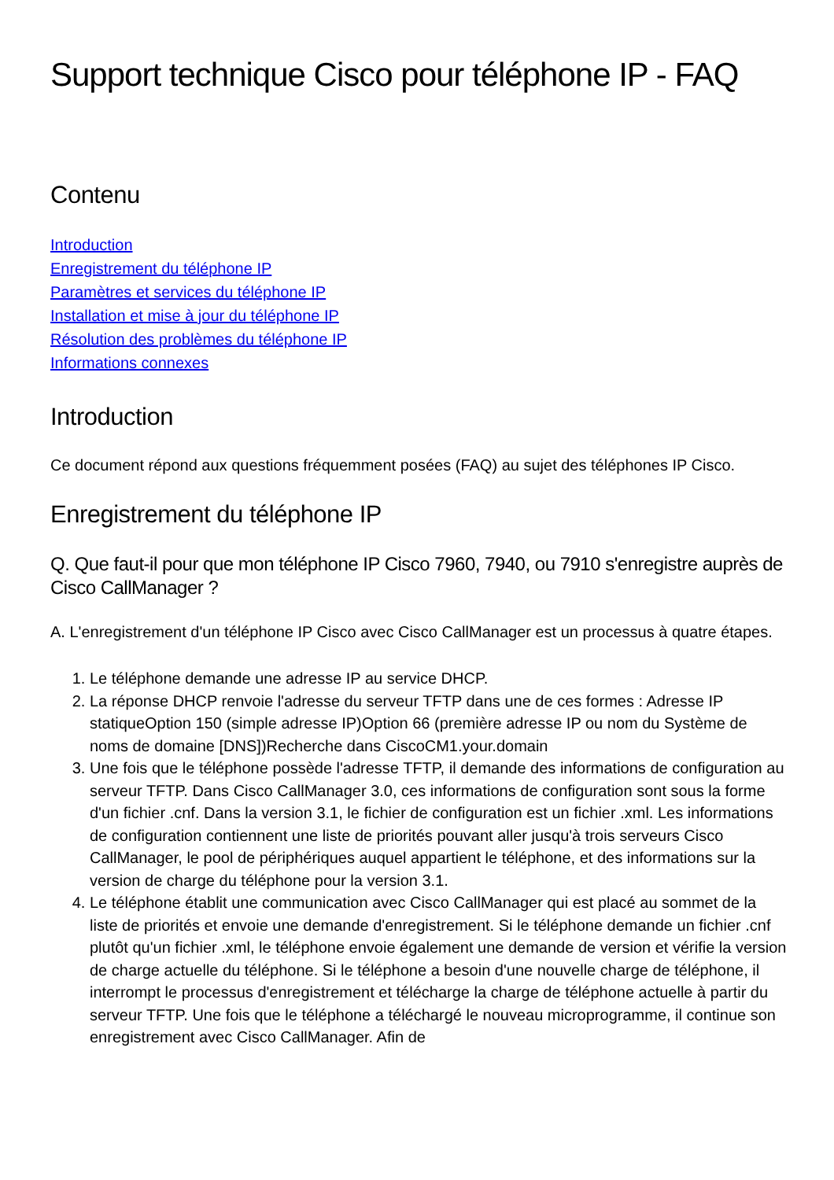Support technique Cisco pour téléphone IP - FAQ
Contenu
Introduction
Enregistrement du téléphone IP
Paramètres et services du téléphone IP
Installation et mise à jour du téléphone IP
Résolution des problèmes du téléphone IP
Informations connexes
Introduction
Ce document répond aux questions fréquemment posées (FAQ) au sujet des téléphones IP Cisco.
Enregistrement du téléphone IP
Q. Que faut-il pour que mon téléphone IP Cisco 7960, 7940, ou 7910 s'enregistre auprès de Cisco CallManager ?
A. L'enregistrement d'un téléphone IP Cisco avec Cisco CallManager est un processus à quatre étapes.
1. Le téléphone demande une adresse IP au service DHCP.
2. La réponse DHCP renvoie l'adresse du serveur TFTP dans une de ces formes : Adresse IP statiqueOption 150 (simple adresse IP)Option 66 (première adresse IP ou nom du Système de noms de domaine [DNS])Recherche dans CiscoCM1.your.domain
3. Une fois que le téléphone possède l'adresse TFTP, il demande des informations de configuration au serveur TFTP. Dans Cisco CallManager 3.0, ces informations de configuration sont sous la forme d'un fichier .cnf. Dans la version 3.1, le fichier de configuration est un fichier .xml. Les informations de configuration contiennent une liste de priorités pouvant aller jusqu'à trois serveurs Cisco CallManager, le pool de périphériques auquel appartient le téléphone, et des informations sur la version de charge du téléphone pour la version 3.1.
4. Le téléphone établit une communication avec Cisco CallManager qui est placé au sommet de la liste de priorités et envoie une demande d'enregistrement. Si le téléphone demande un fichier .cnf plutôt qu'un fichier .xml, le téléphone envoie également une demande de version et vérifie la version de charge actuelle du téléphone. Si le téléphone a besoin d'une nouvelle charge de téléphone, il interrompt le processus d'enregistrement et télécharge la charge de téléphone actuelle à partir du serveur TFTP. Une fois que le téléphone a téléchargé le nouveau microprogramme, il continue son enregistrement avec Cisco CallManager. Afin de